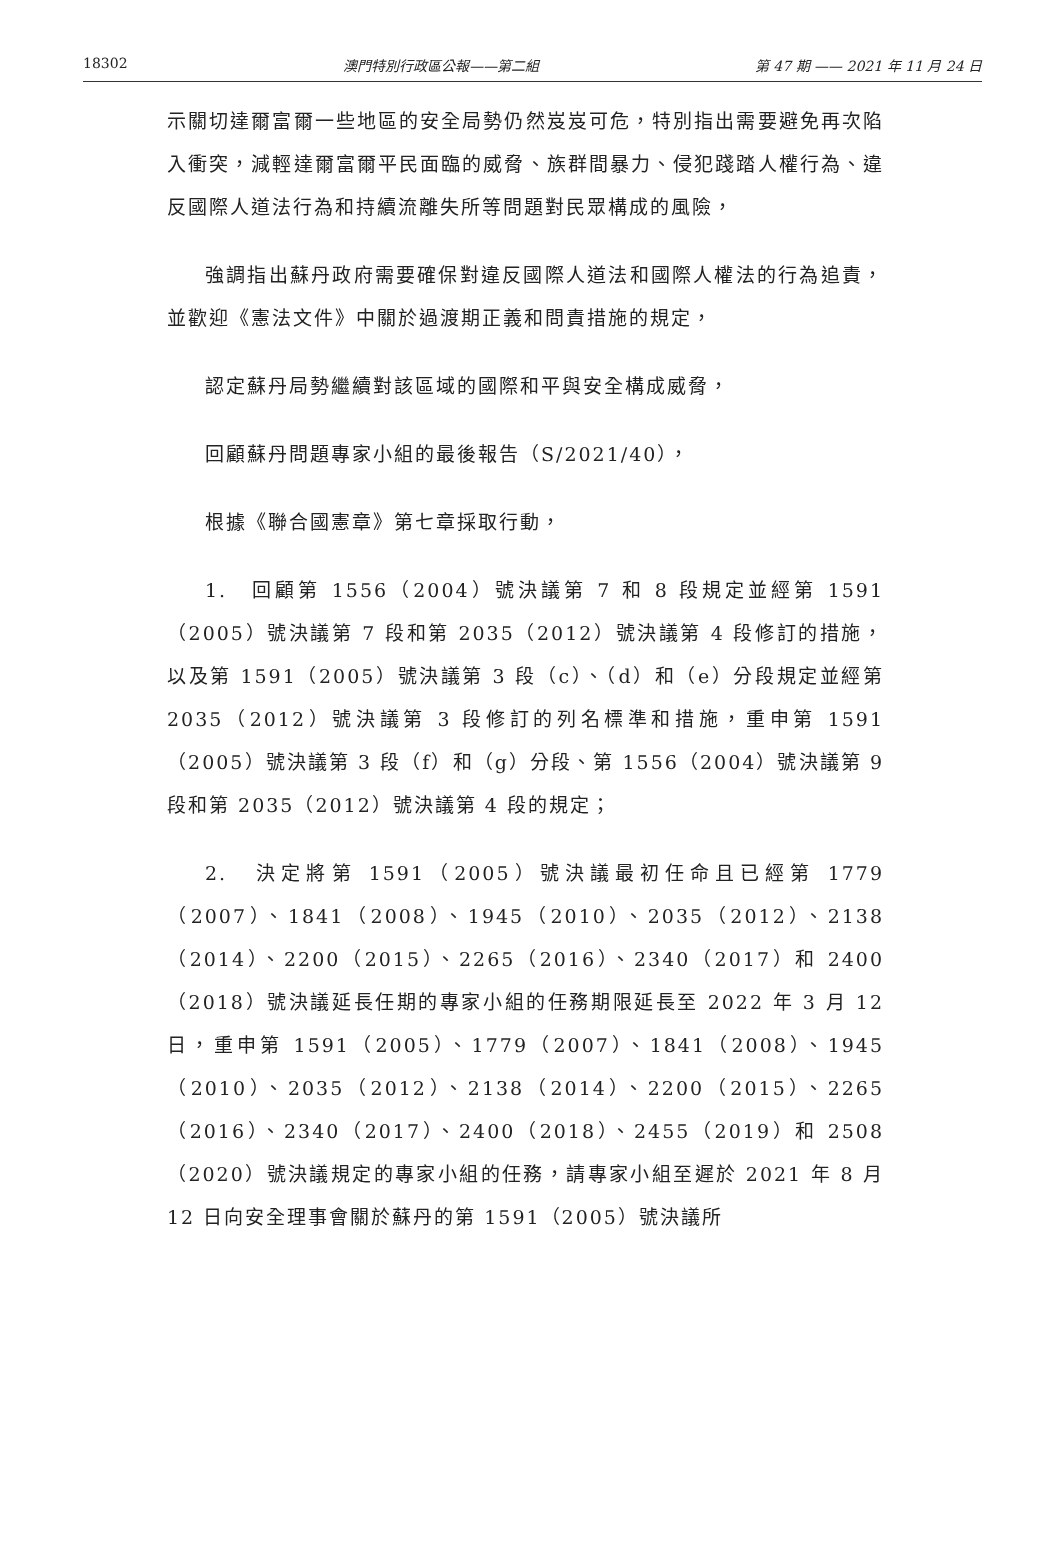18302 澳門特別行政區公報——第二組 第 47 期 —— 2021 年 11 月 24 日
示關切達爾富爾一些地區的安全局勢仍然岌岌可危，特別指出需要避免再次陷入衝突，減輕達爾富爾平民面臨的威脅、族群間暴力、侵犯踐踏人權行為、違反國際人道法行為和持續流離失所等問題對民眾構成的風險，
強調指出蘇丹政府需要確保對違反國際人道法和國際人權法的行為追責，並歡迎《憲法文件》中關於過渡期正義和問責措施的規定，
認定蘇丹局勢繼續對該區域的國際和平與安全構成威脅，
回顧蘇丹問題專家小組的最後報告（S/2021/40），
根據《聯合國憲章》第七章採取行動，
1.　回顧第 1556（2004）號決議第 7 和 8 段規定並經第 1591（2005）號決議第 7 段和第 2035（2012）號決議第 4 段修訂的措施，以及第 1591（2005）號決議第 3 段（c）、（d）和（e）分段規定並經第 2035（2012）號決議第 3 段修訂的列名標準和措施，重申第 1591（2005）號決議第 3 段（f）和（g）分段、第 1556（2004）號決議第 9 段和第 2035（2012）號決議第 4 段的規定；
2.　決定將第 1591（2005）號決議最初任命且已經第 1779（2007）、1841（2008）、1945（2010）、2035（2012）、2138（2014）、2200（2015）、2265（2016）、2340（2017）和 2400（2018）號決議延長任期的專家小組的任務期限延長至 2022 年 3 月 12 日，重申第 1591（2005）、1779（2007）、1841（2008）、1945（2010）、2035（2012）、2138（2014）、2200（2015）、2265（2016）、2340（2017）、2400（2018）、2455（2019）和 2508（2020）號決議規定的專家小組的任務，請專家小組至遲於 2021 年 8 月 12 日向安全理事會關於蘇丹的第 1591（2005）號決議所